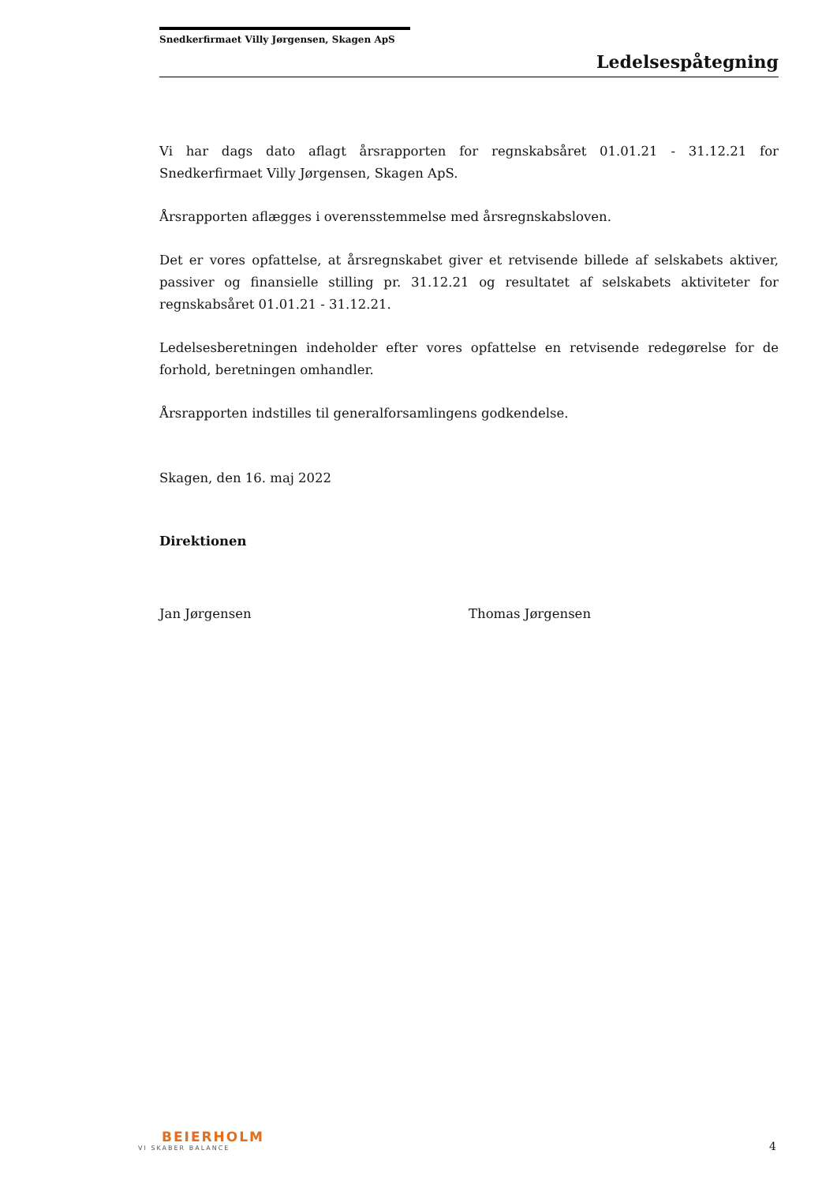Snedkerfirmaet Villy Jørgensen, Skagen ApS
Ledelsespåtegning
Vi har dags dato aflagt årsrapporten for regnskabsåret 01.01.21 - 31.12.21 for Snedkerfirmaet Villy Jørgensen, Skagen ApS.
Årsrapporten aflægges i overensstemmelse med årsregnskabsloven.
Det er vores opfattelse, at årsregnskabet giver et retvisende billede af selskabets aktiver, passiver og finansielle stilling pr. 31.12.21 og resultatet af selskabets aktiviteter for regnskabsåret 01.01.21 - 31.12.21.
Ledelsesberetningen indeholder efter vores opfattelse en retvisende redegørelse for de forhold, beretningen omhandler.
Årsrapporten indstilles til generalforsamlingens godkendelse.
Skagen, den 16. maj 2022
Direktionen
Jan Jørgensen Thomas Jørgensen
BEIERHOLM
VI SKABER BALANCE
4